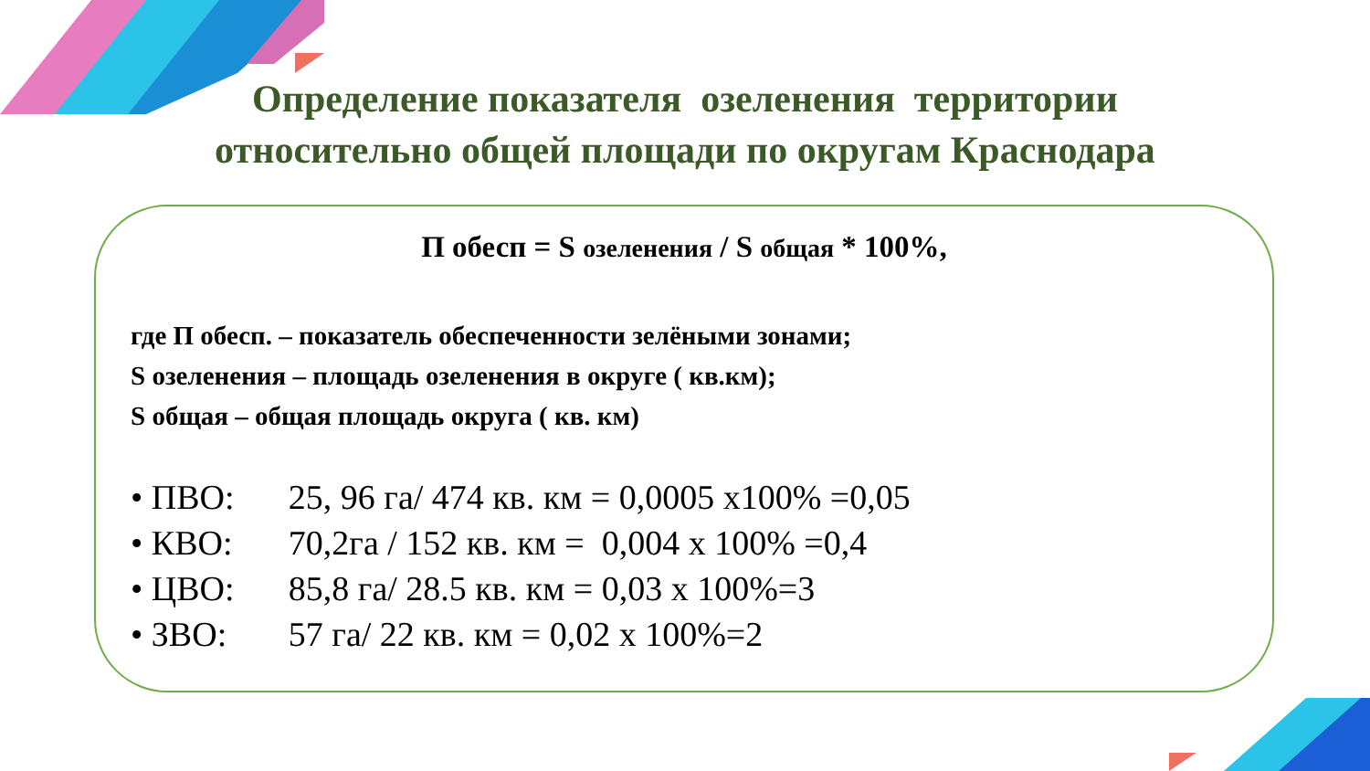Определение показателя озеленения территории
относительно общей площади по округам Краснодара
П обесп = S озеленения / S общая * 100%,
где П обесп. – показатель обеспеченности зелёными зонами;
S озеленения – площадь озеленения в округе ( кв.км);
S общая – общая площадь округа ( кв. км)
• ПВО: 25, 96 га/ 474 кв. км = 0,0005 х100% =0,05
• КВО: 70,2га / 152 кв. км = 0,004 х 100% =0,4
• ЦВО: 85,8 га/ 28.5 кв. км = 0,03 х 100%=3
• ЗВО: 57 га/ 22 кв. км = 0,02 х 100%=2